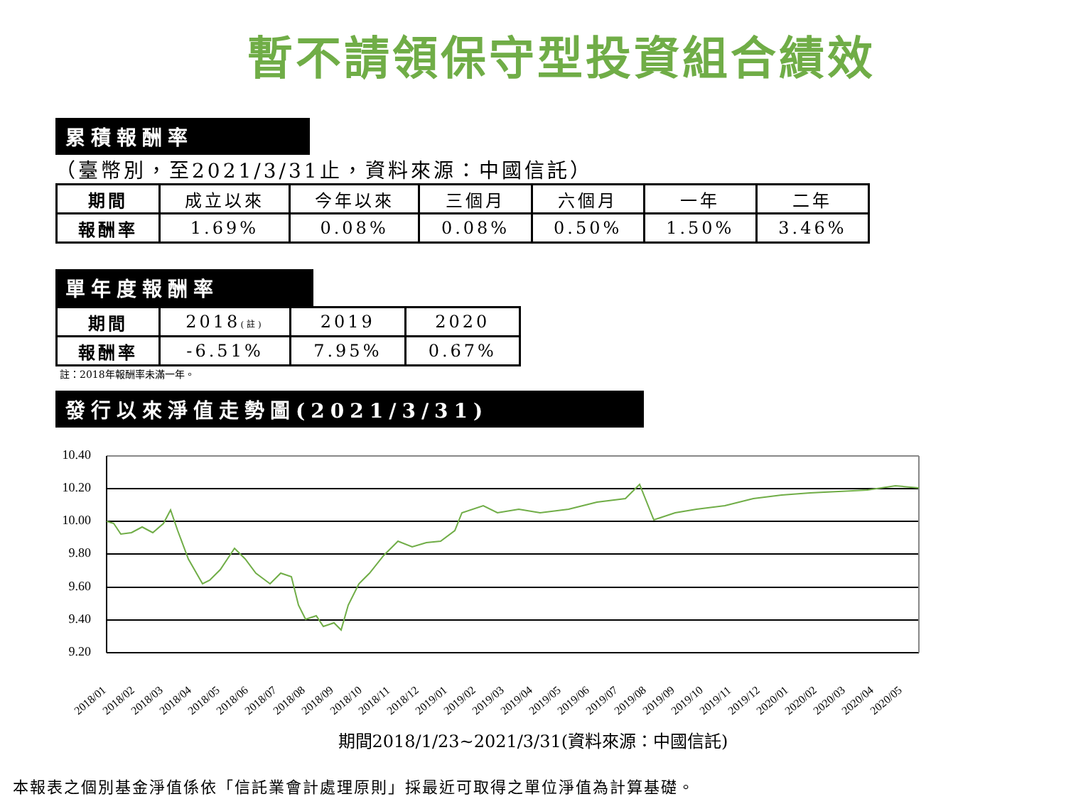暫不請領保守型投資組合績效
累積報酬率
（臺幣別，至2021/3/31止，資料來源：中國信託）
| 期間 | 成立以來 | 今年以來 | 三個月 | 六個月 | 一年 | 二年 |
| 報酬率 | 1.69% | 0.08% | 0.08% | 0.50% | 1.50% | 3.46% |
單年度報酬率
| 期間 | 2018 (註) | 2019 | 2020 |
| 報酬率 | -6.51% | 7.95% | 0.67% |
註：2018年報酬率未滿一年。
發行以來淨值走勢圖(2021/3/31)
10.40
10.20
10.00
9.80
9.60
9.40
9.20
2018/01
2018/02
2018/03
2018/04
2018/05
2018/06
2018/07
2018/08
2018/09
2018/10
2018/11
2018/12
2019/01
2019/02
2019/03
2019/04
2019/05
2019/06
2019/07
2019/08
2019/09
2019/10
2019/11
2019/12
2020/01
2020/02
2020/03
2020/04
2020/05
期間2018/1/23~2021/3/31(資料來源：中國信託)
本報表之個別基金淨值係依「信託業會計處理原則」採最近可取得之單位淨值為計算基礎。